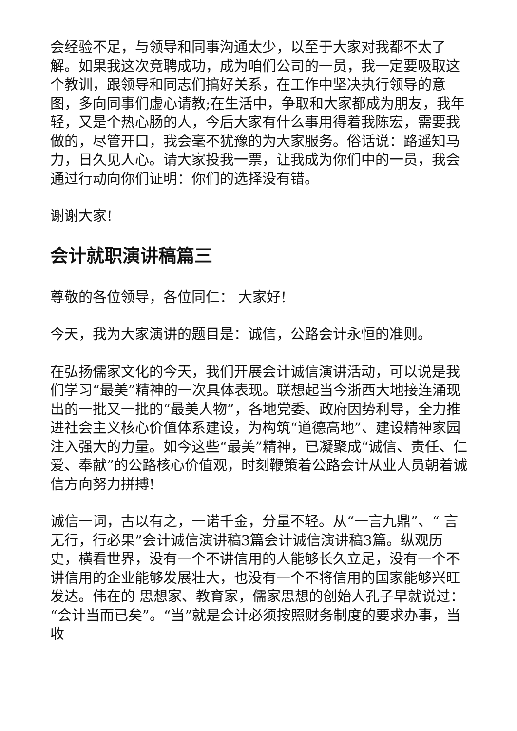会经验不足，与领导和同事沟通太少，以至于大家对我都不太了解。如果我这次竞聘成功，成为咱们公司的一员，我一定要吸取这个教训，跟领导和同志们搞好关系，在工作中坚决执行领导的意图，多向同事们虚心请教;在生活中，争取和大家都成为朋友，我年轻，又是个热心肠的人，今后大家有什么事用得着我陈宏，需要我做的，尽管开口，我会毫不犹豫的为大家服务。俗话说：路遥知马力，日久见人心。请大家投我一票，让我成为你们中的一员，我会通过行动向你们证明：你们的选择没有错。
谢谢大家!
会计就职演讲稿篇三
尊敬的各位领导，各位同仁： 大家好!
今天，我为大家演讲的题目是：诚信，公路会计永恒的准则。
在弘扬儒家文化的今天，我们开展会计诚信演讲活动，可以说是我们学习“最美”精神的一次具体表现。联想起当今浙西大地接连涌现出的一批又一批的“最美人物”，各地党委、政府因势利导，全力推进社会主义核心价值体系建设，为构筑“道德高地”、建设精神家园注入强大的力量。如今这些“最美”精神，已凝聚成“诚信、责任、仁爱、奉献”的公路核心价值观，时刻鞭策着公路会计从业人员朝着诚信方向努力拼搏!
诚信一词，古以有之，一诺千金，分量不轻。从“一言九鼎”、“ 言无行，行必果”会计诚信演讲稿3篇会计诚信演讲稿3篇。纵观历史，横看世界，没有一个不讲信用的人能够长久立足，没有一个不讲信用的企业能够发展壮大，也没有一个不将信用的国家能够兴旺发达。伟在的 思想家、教育家，儒家思想的创始人孔子早就说过：“会计当而已矣”。“当”就是会计必须按照财务制度的要求办事，当收